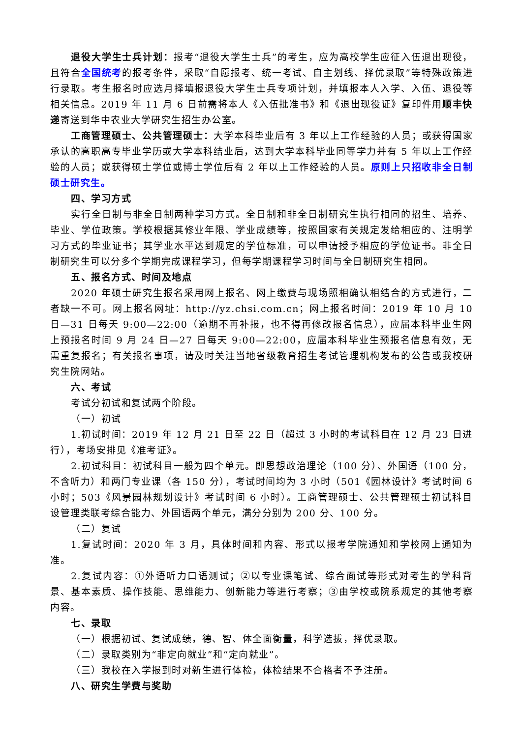退役大学生士兵计划：报考“退役大学生士兵”的考生，应为高校学生应征入伍退出现役，且符合全国统考的报考条件，采取“自愿报考、统一考试、自主划线、择优录取”等特殊政策进行录取。考生报名时应选月择填报退役大学生士兵专项计划，并填报本人入学、入伍、退役等相关信息。2019 年 11 月 6 日前需将本人《入伍批准书》和《退出现役证》复印件用顺丰快递寄送到华中农业大学研究生招生办公室。
工商管理硕士、公共管理硕士：大学本科毕业后有 3 年以上工作经验的人员；或获得国家承认的高职高专毕业学历或大学本科结业后，达到大学本科毕业同等学力并有 5 年以上工作经验的人员；或获得硕士学位或博士学位后有 2 年以上工作经验的人员。原则上只招收非全日制硕士研究生。
四、学习方式
实行全日制与非全日制两种学习方式。全日制和非全日制研究生执行相同的招生、培养、毕业、学位政策。学校根据其修业年限、学业成绩等，按照国家有关规定发给相应的、注明学习方式的毕业证书；其学业水平达到规定的学位标准，可以申请授予相应的学位证书。非全日制研究生可以分多个学期完成课程学习，但每学期课程学习时间与全日制研究生相同。
五、报名方式、时间及地点
2020 年硕士研究生报名采用网上报名、网上缴费与现场照相确认相结合的方式进行，二者缺一不可。网上报名网址：http://yz.chsi.com.cn；网上报名时间：2019 年 10 月 10 日—31 日每天 9:00—22:00（逾期不再补报，也不得再修改报名信息），应届本科毕业生网上预报名时间 9 月 24 日—27 日每天 9:00—22:00，应届本科毕业生预报名信息有效，无需重复报名；有关报名事项，请及时关注当地省级教育招生考试管理机构发布的公告或我校研究生院网站。
六、考试
考试分初试和复试两个阶段。
（一）初试
1.初试时间：2019 年 12 月 21 日至 22 日（超过 3 小时的考试科目在 12 月 23 日进行），考场安排见《准考证》。
2.初试科目：初试科目一般为四个单元。即思想政治理论（100 分）、外国语（100 分，不含听力）和两门专业课（各 150 分），考试时间均为 3 小时（501《园林设计》考试时间 6 小时；503《风景园林规划设计》考试时间 6 小时）。工商管理硕士、公共管理硕士初试科目设管理类联考综合能力、外国语两个单元，满分分别为 200 分、100 分。
（二）复试
1.复试时间：2020 年 3 月，具体时间和内容、形式以报考学院通知和学校网上通知为准。
2.复试内容：①外语听力口语测试；②以专业课笔试、综合面试等形式对考生的学科背景、基本素质、操作技能、思维能力、创新能力等进行考察；③由学校或院系规定的其他考察内容。
七、录取
（一）根据初试、复试成绩，德、智、体全面衡量，科学选拔，择优录取。
（二）录取类别为“非定向就业”和“定向就业”。
（三）我校在入学报到时对新生进行体检，体检结果不合格者不予注册。
八、研究生学费与奖助